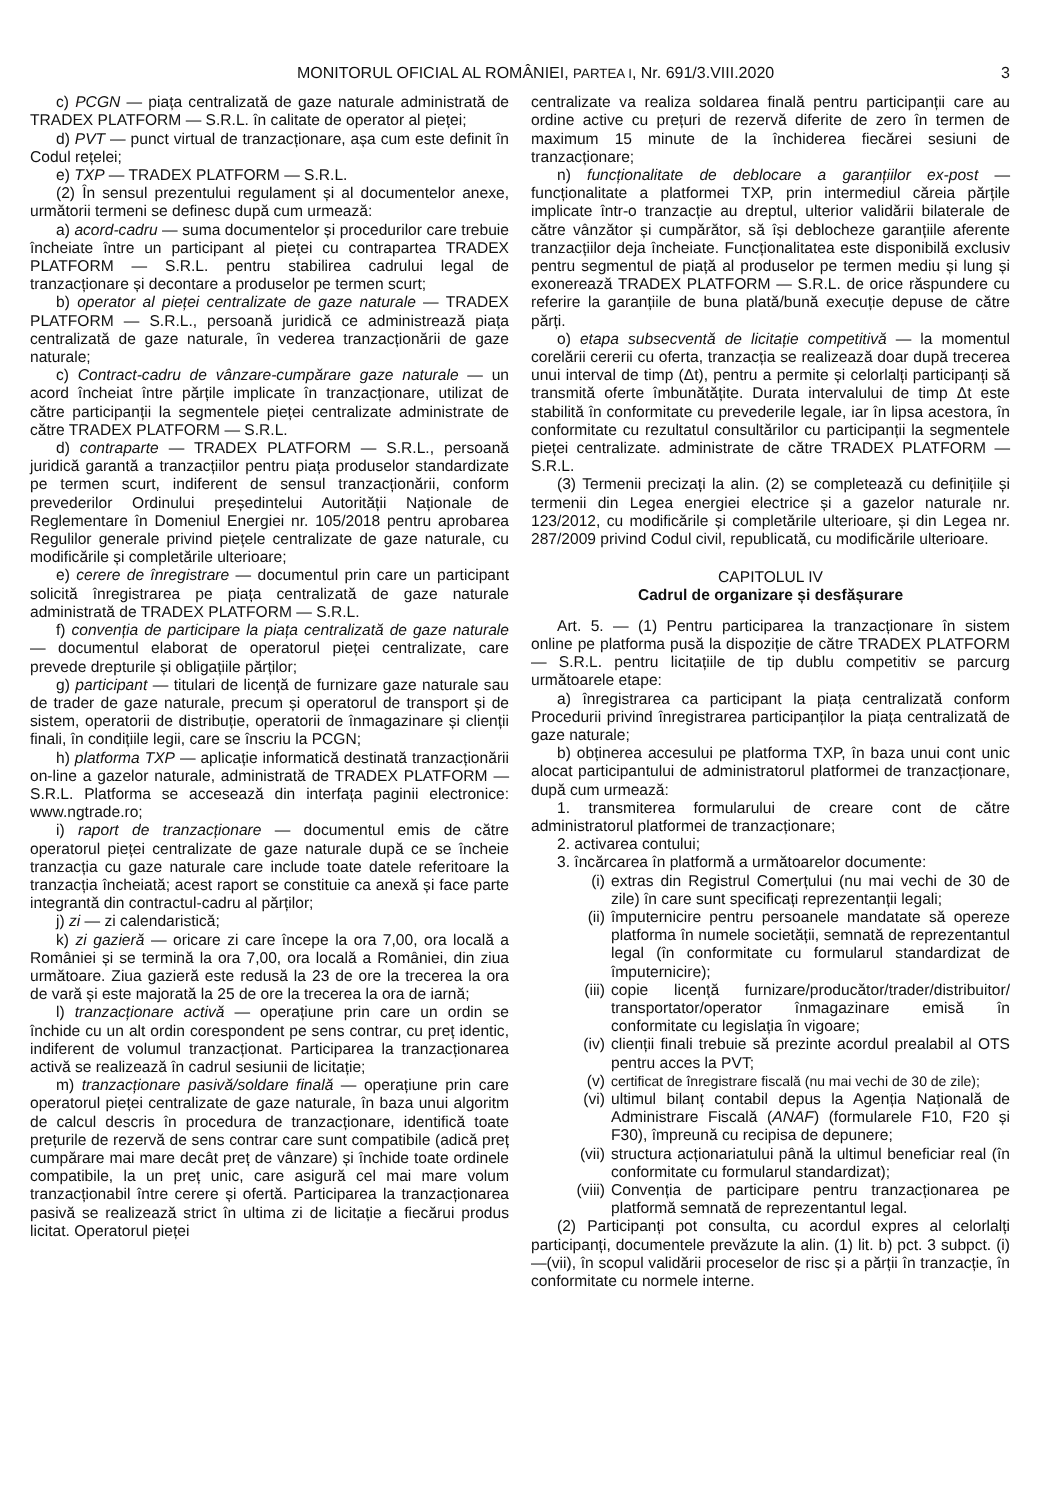MONITORUL OFICIAL AL ROMÂNIEI, PARTEA I, Nr. 691/3.VIII.2020
3
c) PCGN — piața centralizată de gaze naturale administrată de TRADEX PLATFORM — S.R.L. în calitate de operator al pieței;
d) PVT — punct virtual de tranzacționare, așa cum este definit în Codul rețelei;
e) TXP — TRADEX PLATFORM — S.R.L.
(2) În sensul prezentului regulament și al documentelor anexe, următorii termeni se definesc după cum urmează:
a) acord-cadru — suma documentelor și procedurilor care trebuie încheiate între un participant al pieței cu contrapartea TRADEX PLATFORM — S.R.L. pentru stabilirea cadrului legal de tranzacționare și decontare a produselor pe termen scurt;
b) operator al pieței centralizate de gaze naturale — TRADEX PLATFORM — S.R.L., persoană juridică ce administrează piața centralizată de gaze naturale, în vederea tranzacționării de gaze naturale;
c) Contract-cadru de vânzare-cumpărare gaze naturale — un acord încheiat între părțile implicate în tranzacționare, utilizat de către participanții la segmentele pieței centralizate administrate de către TRADEX PLATFORM — S.R.L.
d) contraparte — TRADEX PLATFORM — S.R.L., persoană juridică garantă a tranzacțiilor pentru piața produselor standardizate pe termen scurt, indiferent de sensul tranzacționării, conform prevederilor Ordinului președintelui Autorității Naționale de Reglementare în Domeniul Energiei nr. 105/2018 pentru aprobarea Regulilor generale privind piețele centralizate de gaze naturale, cu modificările și completările ulterioare;
e) cerere de înregistrare — documentul prin care un participant solicită înregistrarea pe piața centralizată de gaze naturale administrată de TRADEX PLATFORM — S.R.L.
f) convenția de participare la piața centralizată de gaze naturale — documentul elaborat de operatorul pieței centralizate, care prevede drepturile și obligațiile părților;
g) participant — titulari de licență de furnizare gaze naturale sau de trader de gaze naturale, precum și operatorul de transport și de sistem, operatorii de distribuție, operatorii de înmagazinare și clienții finali, în condițiile legii, care se înscriu la PCGN;
h) platforma TXP — aplicație informatică destinată tranzacționării on-line a gazelor naturale, administrată de TRADEX PLATFORM — S.R.L. Platforma se accesează din interfața paginii electronice: www.ngtrade.ro;
i) raport de tranzacționare — documentul emis de către operatorul pieței centralizate de gaze naturale după ce se încheie tranzacția cu gaze naturale care include toate datele referitoare la tranzacția încheiată; acest raport se constituie ca anexă și face parte integrantă din contractul-cadru al părților;
j) zi — zi calendaristică;
k) zi gazieră — oricare zi care începe la ora 7,00, ora locală a României și se termină la ora 7,00, ora locală a României, din ziua următoare. Ziua gazieră este redusă la 23 de ore la trecerea la ora de vară și este majorată la 25 de ore la trecerea la ora de iarnă;
l) tranzacționare activă — operațiune prin care un ordin se închide cu un alt ordin corespondent pe sens contrar, cu preț identic, indiferent de volumul tranzacționat. Participarea la tranzacționarea activă se realizează în cadrul sesiunii de licitație;
m) tranzacționare pasivă/soldare finală — operațiune prin care operatorul pieței centralizate de gaze naturale, în baza unui algoritm de calcul descris în procedura de tranzacționare, identifică toate prețurile de rezervă de sens contrar care sunt compatibile (adică preț cumpărare mai mare decât preț de vânzare) și închide toate ordinele compatibile, la un preț unic, care asigură cel mai mare volum tranzacționabil între cerere și ofertă. Participarea la tranzacționarea pasivă se realizează strict în ultima zi de licitație a fiecărui produs licitat. Operatorul pieței
centralizate va realiza soldarea finală pentru participanții care au ordine active cu prețuri de rezervă diferite de zero în termen de maximum 15 minute de la închiderea fiecărei sesiuni de tranzacționare;
n) funcționalitate de deblocare a garanțiilor ex-post — funcționalitate a platformei TXP, prin intermediul căreia părțile implicate într-o tranzacție au dreptul, ulterior validării bilaterale de către vânzător și cumpărător, să își deblocheze garanțiile aferente tranzacțiilor deja încheiate. Funcționalitatea este disponibilă exclusiv pentru segmentul de piață al produselor pe termen mediu și lung și exonerează TRADEX PLATFORM — S.R.L. de orice răspundere cu referire la garanțiile de buna plată/bună execuție depuse de către părți.
o) etapa subsecventă de licitație competitivă — la momentul corelării cererii cu oferta, tranzacția se realizează doar după trecerea unui interval de timp (Δt), pentru a permite și celorlalți participanți să transmită oferte îmbunătățite. Durata intervalului de timp Δt este stabilită în conformitate cu prevederile legale, iar în lipsa acestora, în conformitate cu rezultatul consultărilor cu participanții la segmentele pieței centralizate. administrate de către TRADEX PLATFORM — S.R.L.
(3) Termenii precizați la alin. (2) se completează cu definițiile și termenii din Legea energiei electrice și a gazelor naturale nr. 123/2012, cu modificările și completările ulterioare, și din Legea nr. 287/2009 privind Codul civil, republicată, cu modificările ulterioare.
CAPITOLUL IV
Cadrul de organizare și desfășurare
Art. 5. — (1) Pentru participarea la tranzacționare în sistem online pe platforma pusă la dispoziție de către TRADEX PLATFORM — S.R.L. pentru licitațiile de tip dublu competitiv se parcurg următoarele etape:
a) înregistrarea ca participant la piața centralizată conform Procedurii privind înregistrarea participanților la piața centralizată de gaze naturale;
b) obținerea accesului pe platforma TXP, în baza unui cont unic alocat participantului de administratorul platformei de tranzacționare, după cum urmează:
1. transmiterea formularului de creare cont de către administratorul platformei de tranzacționare;
2. activarea contului;
3. încărcarea în platformă a următoarelor documente:
(i) extras din Registrul Comerțului (nu mai vechi de 30 de zile) în care sunt specificați reprezentanții legali;
(ii) împuternicire pentru persoanele mandatate să opereze platforma în numele societății, semnată de reprezentantul legal (în conformitate cu formularul standardizat de împuternicire);
(iii) copie licență furnizare/producător/trader/distribuitor/ transportator/operator înmagazinare emisă în conformitate cu legislația în vigoare;
(iv) clienții finali trebuie să prezinte acordul prealabil al OTS pentru acces la PVT;
(v) certificat de înregistrare fiscală (nu mai vechi de 30 de zile);
(vi) ultimul bilanț contabil depus la Agenția Națională de Administrare Fiscală (ANAF) (formularele F10, F20 și F30), împreună cu recipisa de depunere;
(vii) structura acționariatului până la ultimul beneficiar real (în conformitate cu formularul standardizat);
(viii) Convenția de participare pentru tranzacționarea pe platformă semnată de reprezentantul legal.
(2) Participanți pot consulta, cu acordul expres al celorlalți participanți, documentele prevăzute la alin. (1) lit. b) pct. 3 subpct. (i)—(vii), în scopul validării proceselor de risc și a părții în tranzacție, în conformitate cu normele interne.